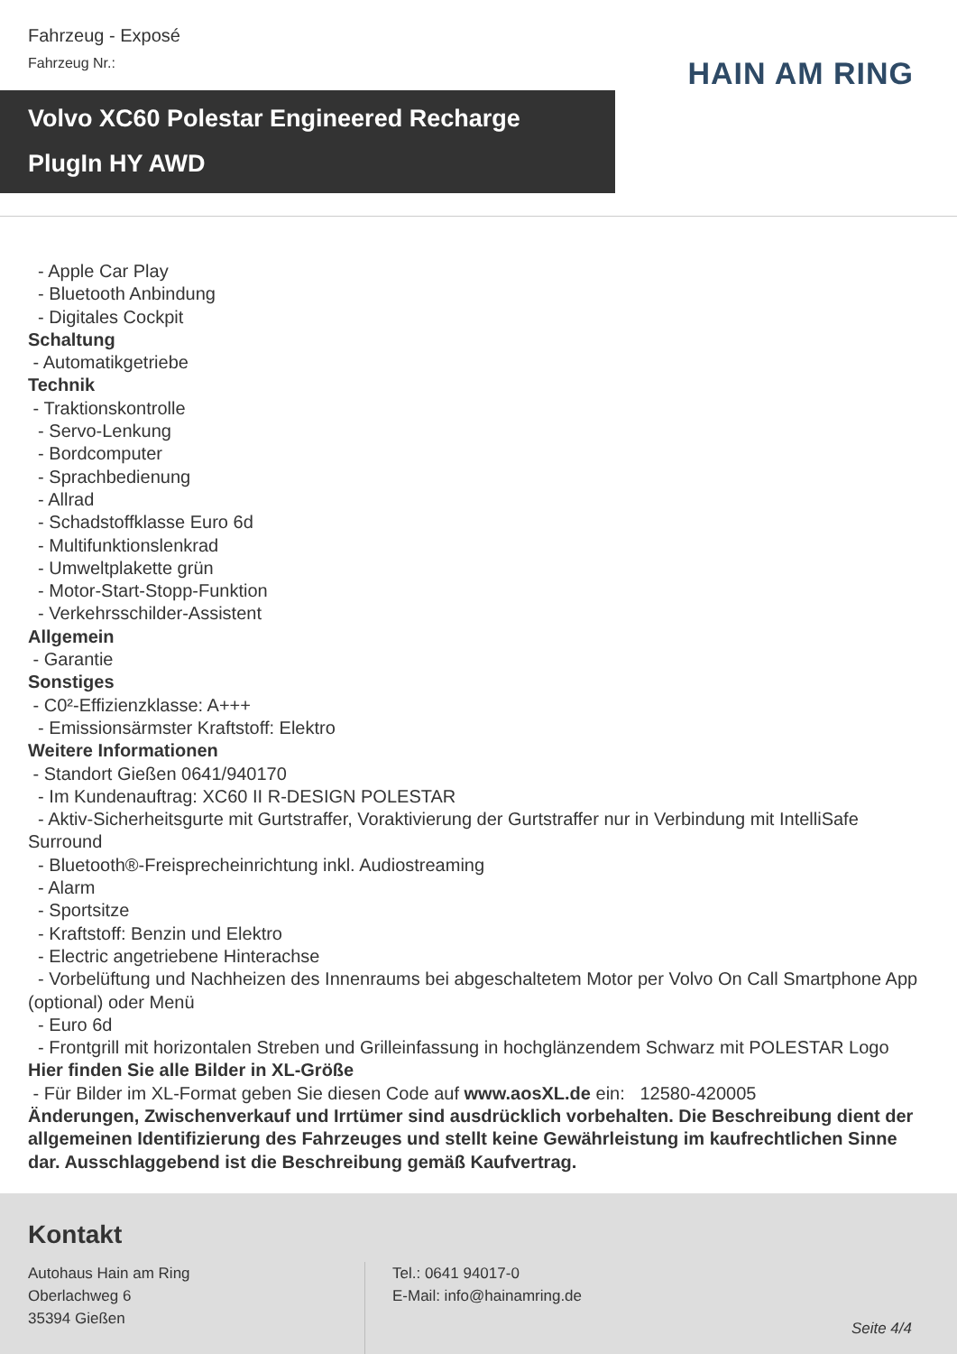Fahrzeug - Exposé
Fahrzeug Nr.:
HAIN AM RING
Volvo XC60 Polestar Engineered Recharge
PlugIn HY AWD
- Apple Car Play
- Bluetooth Anbindung
- Digitales Cockpit
Schaltung
- Automatikgetriebe
Technik
- Traktionskontrolle
- Servo-Lenkung
- Bordcomputer
- Sprachbedienung
- Allrad
- Schadstoffklasse Euro 6d
- Multifunktionslenkrad
- Umweltplakette grün
- Motor-Start-Stopp-Funktion
- Verkehrsschilder-Assistent
Allgemein
- Garantie
Sonstiges
- C0²-Effizienzklasse: A+++
- Emissionsärmster Kraftstoff: Elektro
Weitere Informationen
- Standort Gießen 0641/940170
- Im Kundenauftrag: XC60 II R-DESIGN POLESTAR
- Aktiv-Sicherheitsgurte mit Gurtstraffer, Voraktivierung der Gurtstraffer nur in Verbindung mit IntelliSafe Surround
- Bluetooth®-Freisprecheinrichtung inkl. Audiostreaming
- Alarm
- Sportsitze
- Kraftstoff: Benzin und Elektro
- Electric angetriebene Hinterachse
- Vorbelüftung und Nachheizen des Innenraums bei abgeschaltetem Motor per Volvo On Call Smartphone App (optional) oder Menü
- Euro 6d
- Frontgrill mit horizontalen Streben und Grilleinfassung in hochglänzendem Schwarz mit POLESTAR Logo
Hier finden Sie alle Bilder in XL-Größe
- Für Bilder im XL-Format geben Sie diesen Code auf www.aosXL.de ein: 12580-420005
Änderungen, Zwischenverkauf und Irrtümer sind ausdrücklich vorbehalten. Die Beschreibung dient der allgemeinen Identifizierung des Fahrzeuges und stellt keine Gewährleistung im kaufrechtlichen Sinne dar. Ausschlaggebend ist die Beschreibung gemäß Kaufvertrag.
Kontakt
Autohaus Hain am Ring
Oberlachweg 6
35394 Gießen
Tel.: 0641 94017-0
E-Mail: info@hainamring.de
Seite 4/4